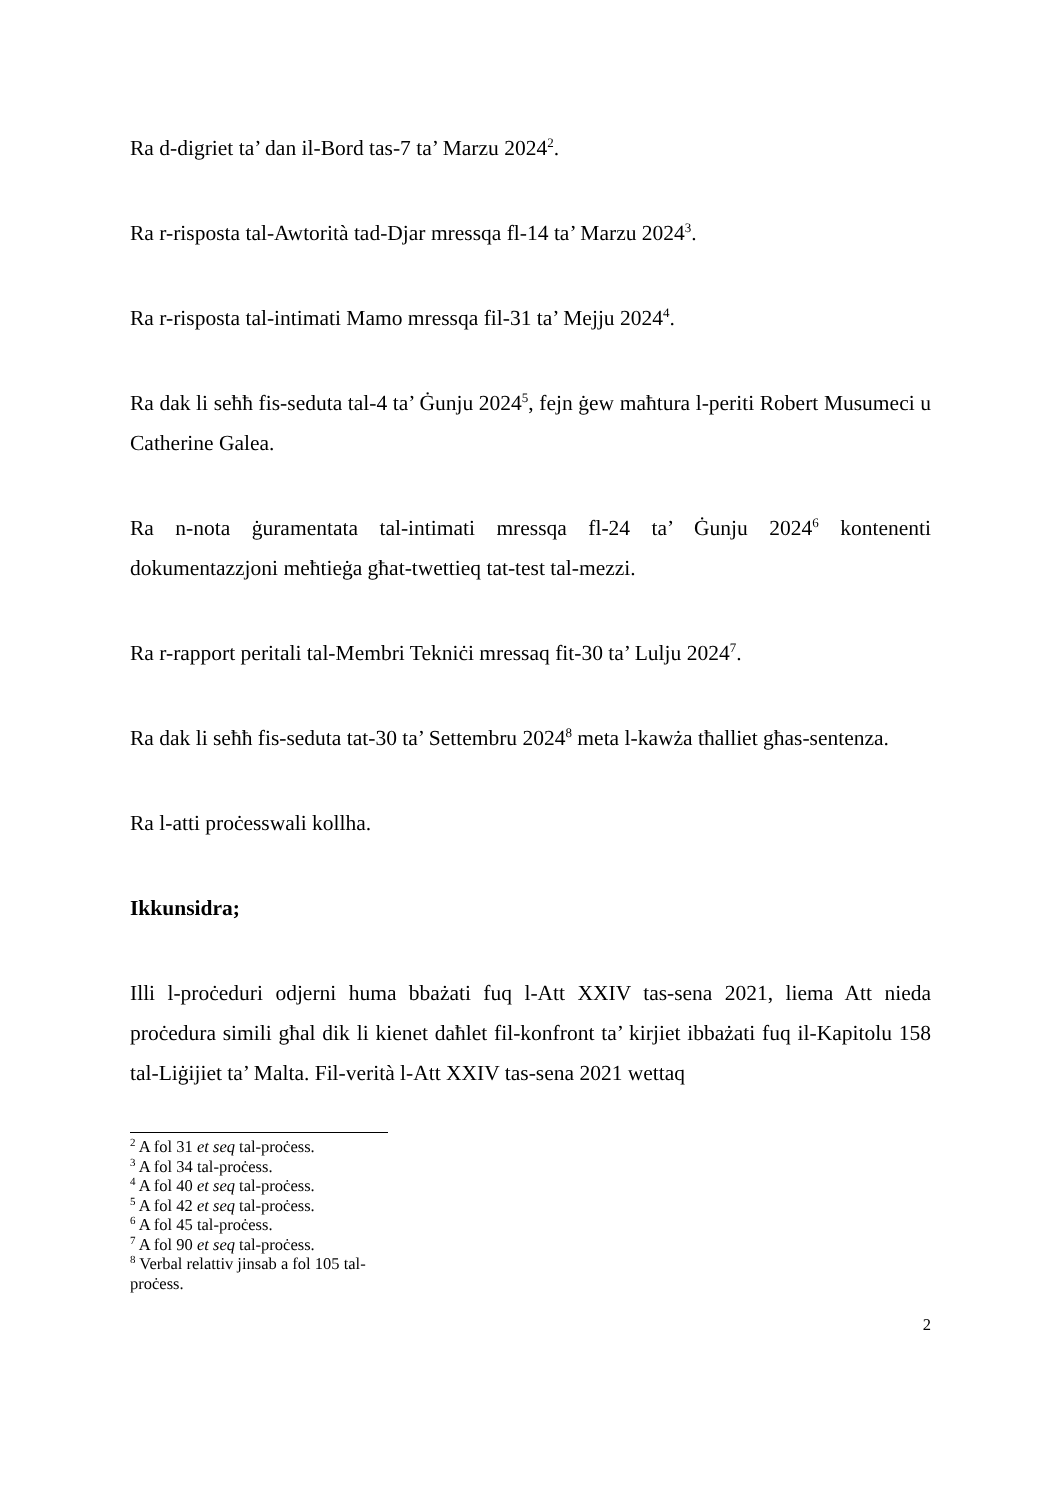Ra d-digriet ta’ dan il-Bord tas-7 ta’ Marzu 2024<sup>2</sup>.
Ra r-risposta tal-Awtorità tad-Djar mressqa fl-14 ta’ Marzu 2024<sup>3</sup>.
Ra r-risposta tal-intimati Mamo mressqa fil-31 ta’ Mejju 2024<sup>4</sup>.
Ra dak li seħħ fis-seduta tal-4 ta’ Ġunju 2024<sup>5</sup>, fejn ġew maħtura l-periti Robert Musumeci u Catherine Galea.
Ra n-nota ġuramentata tal-intimati mressqa fl-24 ta’ Ġunju 2024<sup>6</sup> kontenenti dokumentazzjoni meħtieġa għat-twettieq tat-test tal-mezzi.
Ra r-rapport peritali tal-Membri Tekniċi mressaq fit-30 ta’ Lulju 2024<sup>7</sup>.
Ra dak li seħħ fis-seduta tat-30 ta’ Settembru 2024<sup>8</sup> meta l-kawża tħalliet għas-sentenza.
Ra l-atti proċesswali kollha.
Ikkunsidra;
Illi l-proċeduri odjerni huma bbażati fuq l-Att XXIV tas-sena 2021, liema Att nieda proċedura simili għal dik li kienet daħlet fil-konfront ta’ kirjiet ibbażati fuq il-Kapitolu 158 tal-Liġijiet ta’ Malta. Fil-verità l-Att XXIV tas-sena 2021 wettaq
<sup>2</sup> A fol 31 et seq tal-proċess.
<sup>3</sup> A fol 34 tal-proċess.
<sup>4</sup> A fol 40 et seq tal-proċess.
<sup>5</sup> A fol 42 et seq tal-proċess.
<sup>6</sup> A fol 45 tal-proċess.
<sup>7</sup> A fol 90 et seq tal-proċess.
<sup>8</sup> Verbal relattiv jinsab a fol 105 tal-proċess.
2